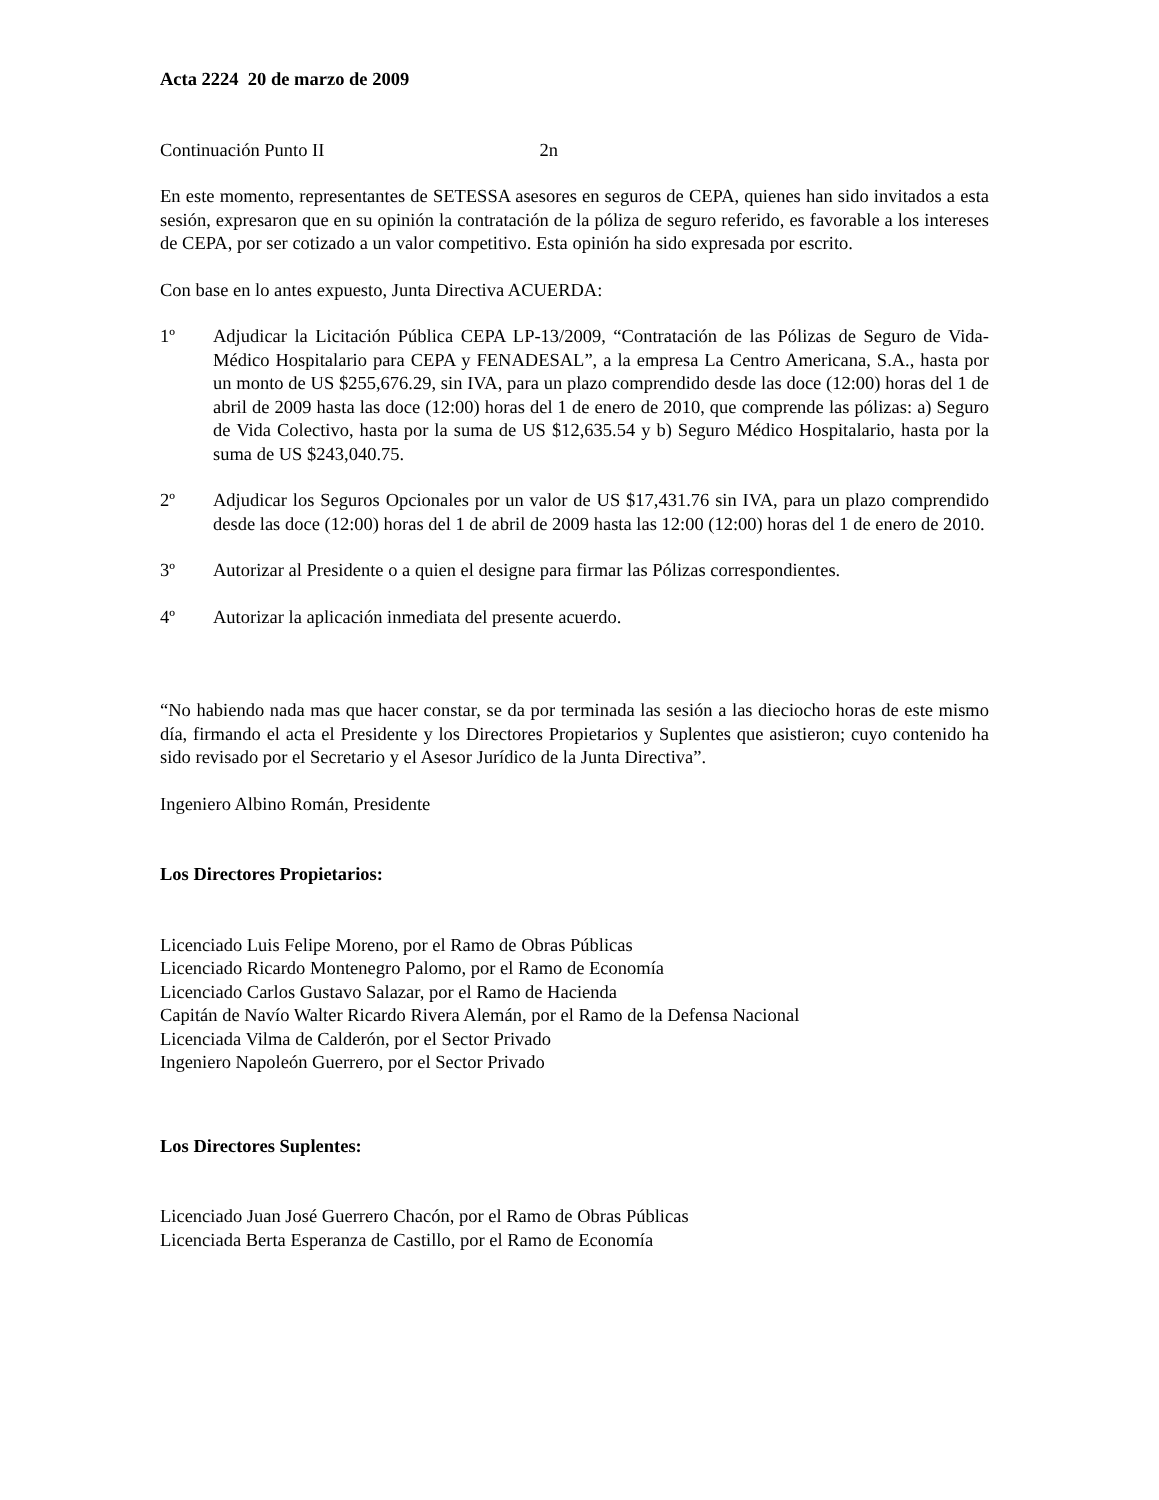Acta 2224 20 de marzo de 2009
Continuación Punto II 2n
En este momento, representantes de SETESSA asesores en seguros de CEPA, quienes han sido invitados a esta sesión, expresaron que en su opinión la contratación de la póliza de seguro referido, es favorable a los intereses de CEPA, por ser cotizado a un valor competitivo. Esta opinión ha sido expresada por escrito.
Con base en lo antes expuesto, Junta Directiva ACUERDA:
1º Adjudicar la Licitación Pública CEPA LP-13/2009, “Contratación de las Pólizas de Seguro de Vida-Médico Hospitalario para CEPA y FENADESAL”, a la empresa La Centro Americana, S.A., hasta por un monto de US $255,676.29, sin IVA, para un plazo comprendido desde las doce (12:00) horas del 1 de abril de 2009 hasta las doce (12:00) horas del 1 de enero de 2010, que comprende las pólizas: a) Seguro de Vida Colectivo, hasta por la suma de US $12,635.54 y b) Seguro Médico Hospitalario, hasta por la suma de US $243,040.75.
2º Adjudicar los Seguros Opcionales por un valor de US $17,431.76 sin IVA, para un plazo comprendido desde las doce (12:00) horas del 1 de abril de 2009 hasta las 12:00 (12:00) horas del 1 de enero de 2010.
3º Autorizar al Presidente o a quien el designe para firmar las Pólizas correspondientes.
4º Autorizar la aplicación inmediata del presente acuerdo.
“No habiendo nada mas que hacer constar, se da por terminada las sesión a las dieciocho horas de este mismo día, firmando el acta el Presidente y los Directores Propietarios y Suplentes que asistieron; cuyo contenido ha sido revisado por el Secretario y el Asesor Jurídico de la Junta Directiva”.
Ingeniero Albino Román, Presidente
Los Directores Propietarios:
Licenciado Luis Felipe Moreno, por el Ramo de Obras Públicas
Licenciado Ricardo Montenegro Palomo, por el Ramo de Economía
Licenciado Carlos Gustavo Salazar, por el Ramo de Hacienda
Capitán de Navío Walter Ricardo Rivera Alemán, por el Ramo de la Defensa Nacional
Licenciada Vilma de Calderón, por el Sector Privado
Ingeniero Napoleón Guerrero, por el Sector Privado
Los Directores Suplentes:
Licenciado Juan José Guerrero Chacón, por el Ramo de Obras Públicas
Licenciada Berta Esperanza de Castillo, por el Ramo de Economía